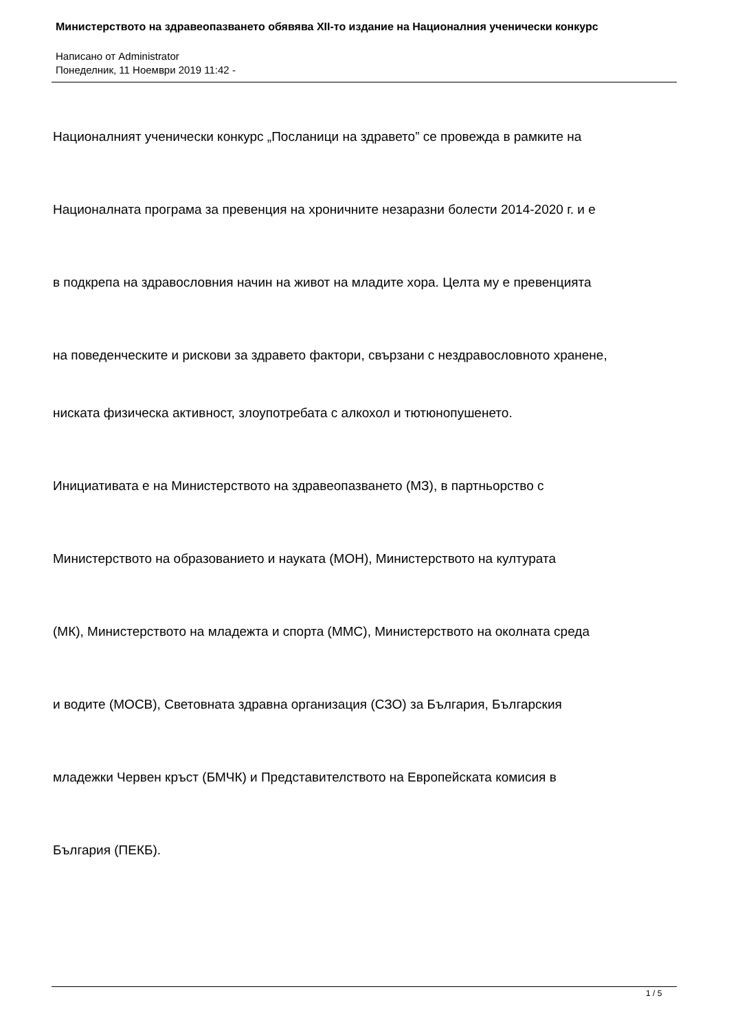Министерството на здравеопазването обявява XII-то издание на Националния ученически конкурс
Написано от Administrator
Понеделник, 11 Ноември 2019 11:42 -
Националният ученически конкурс „Посланици на здравето” се провежда в рамките на
Националната програма за превенция на хроничните незаразни болести 2014-2020 г. и е
в подкрепа на здравословния начин на живот на младите хора. Целта му е превенцията
на поведенческите и рискови за здравето фактори, свързани с нездравословното хранене,
ниската физическа активност, злоупотребата с алкохол и тютюнопушенето.
Инициативата е на Министерството на здравеопазването (МЗ), в партньорство с
Министерството на образованието и науката (МОН), Министерството на културата
(МК), Министерството на младежта и спорта (ММС), Министерството на околната среда
и водите (МОСВ), Световната здравна организация (СЗО) за България, Българския
младежки Червен кръст (БМЧК) и Представителството на Европейската комисия в
България (ПЕКБ).
1 / 5